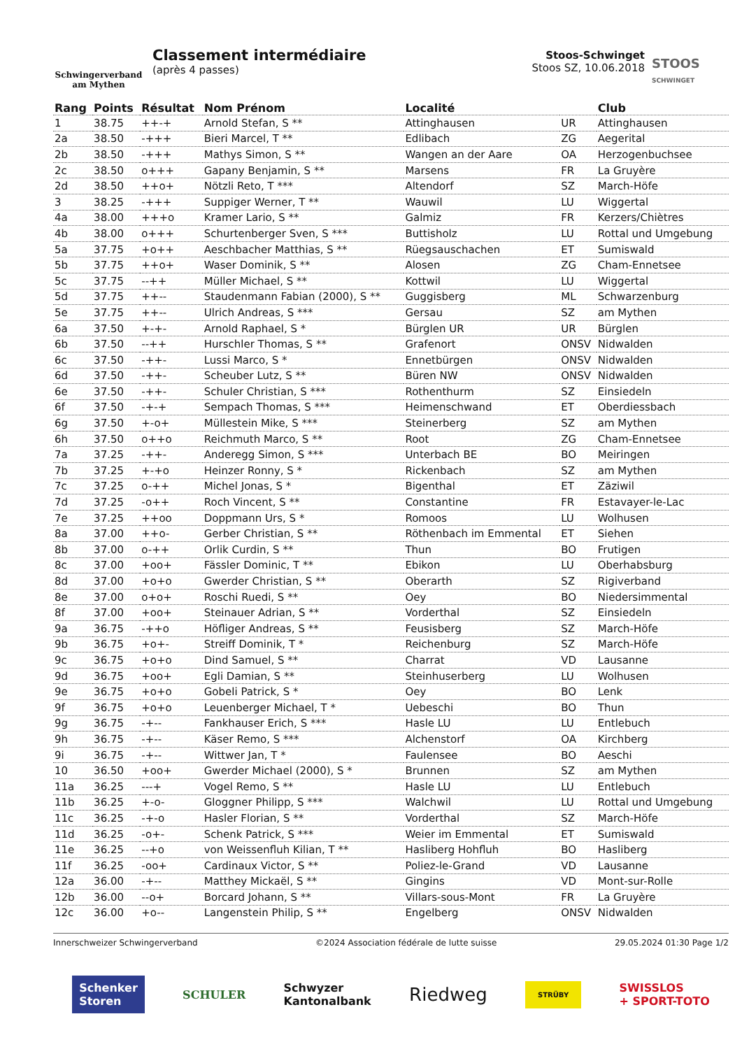Schwingerverband
am Mythen
Classement intermédiaire
(après 4 passes)
Stoos-Schwinget
Stoos SZ, 10.06.2018
STOOS
SCHWINGET
| Rang | Points | Résultat | Nom Prénom | Localité | | Club |
| --- | --- | --- | --- | --- | --- | --- |
| 1 | 38.75 | ++-+ | Arnold Stefan, S ** | Attinghausen | UR | Attinghausen |
| 2a | 38.50 | -+++ | Bieri Marcel, T ** | Edlibach | ZG | Aegerital |
| 2b | 38.50 | -+++ | Mathys Simon, S ** | Wangen an der Aare | OA | Herzogenbuchsee |
| 2c | 38.50 | o+++ | Gapany Benjamin, S ** | Marsens | FR | La Gruyère |
| 2d | 38.50 | ++o+ | Nötzli Reto, T *** | Altendorf | SZ | March-Höfe |
| 3 | 38.25 | -+++ | Suppiger Werner, T ** | Wauwil | LU | Wiggertal |
| 4a | 38.00 | +++o | Kramer Lario, S ** | Galmiz | FR | Kerzers/Chiètres |
| 4b | 38.00 | o+++ | Schurtenberger Sven, S *** | Buttisholz | LU | Rottal und Umgebung |
| 5a | 37.75 | +o++ | Aeschbacher Matthias, S ** | Rüegsauschachen | ET | Sumiswald |
| 5b | 37.75 | ++o+ | Waser Dominik, S ** | Alosen | ZG | Cham-Ennetsee |
| 5c | 37.75 | --++ | Müller Michael, S ** | Kottwil | LU | Wiggertal |
| 5d | 37.75 | ++-- | Staudenmann Fabian (2000), S ** | Guggisberg | ML | Schwarzenburg |
| 5e | 37.75 | ++-- | Ulrich Andreas, S *** | Gersau | SZ | am Mythen |
| 6a | 37.50 | +-+- | Arnold Raphael, S * | Bürglen UR | UR | Bürglen |
| 6b | 37.50 | --++ | Hurschler Thomas, S ** | Grafenort | ONSV | Nidwalden |
| 6c | 37.50 | -++- | Lussi Marco, S * | Ennetbürgen | ONSV | Nidwalden |
| 6d | 37.50 | -++- | Scheuber Lutz, S ** | Büren NW | ONSV | Nidwalden |
| 6e | 37.50 | -++- | Schuler Christian, S *** | Rothenthurm | SZ | Einsiedeln |
| 6f | 37.50 | -+-+ | Sempach Thomas, S *** | Heimenschwand | ET | Oberdiessbach |
| 6g | 37.50 | +-o+ | Müllestein Mike, S *** | Steinerberg | SZ | am Mythen |
| 6h | 37.50 | o++o | Reichmuth Marco, S ** | Root | ZG | Cham-Ennetsee |
| 7a | 37.25 | -++- | Anderegg Simon, S *** | Unterbach BE | BO | Meiringen |
| 7b | 37.25 | +-+o | Heinzer Ronny, S * | Rickenbach | SZ | am Mythen |
| 7c | 37.25 | o-++ | Michel Jonas, S * | Bigenthal | ET | Zäziwil |
| 7d | 37.25 | -o++ | Roch Vincent, S ** | Constantine | FR | Estavayer-le-Lac |
| 7e | 37.25 | ++oo | Doppmann Urs, S * | Romoos | LU | Wolhusen |
| 8a | 37.00 | ++o- | Gerber Christian, S ** | Röthenbach im Emmental | ET | Siehen |
| 8b | 37.00 | o-++ | Orlik Curdin, S ** | Thun | BO | Frutigen |
| 8c | 37.00 | +oo+ | Fässler Dominic, T ** | Ebikon | LU | Oberhabsburg |
| 8d | 37.00 | +o+o | Gwerder Christian, S ** | Oberarth | SZ | Rigiverband |
| 8e | 37.00 | o+o+ | Roschi Ruedi, S ** | Oey | BO | Niedersimmental |
| 8f | 37.00 | +oo+ | Steinauer Adrian, S ** | Vorderthal | SZ | Einsiedeln |
| 9a | 36.75 | -++o | Höfliger Andreas, S ** | Feusisberg | SZ | March-Höfe |
| 9b | 36.75 | +o+- | Streiff Dominik, T * | Reichenburg | SZ | March-Höfe |
| 9c | 36.75 | +o+o | Dind Samuel, S ** | Charrat | VD | Lausanne |
| 9d | 36.75 | +oo+ | Egli Damian, S ** | Steinhuserberg | LU | Wolhusen |
| 9e | 36.75 | +o+o | Gobeli Patrick, S * | Oey | BO | Lenk |
| 9f | 36.75 | +o+o | Leuenberger Michael, T * | Uebeschi | BO | Thun |
| 9g | 36.75 | -+-- | Fankhauser Erich, S *** | Hasle LU | LU | Entlebuch |
| 9h | 36.75 | -+-- | Käser Remo, S *** | Alchenstorf | OA | Kirchberg |
| 9i | 36.75 | -+-- | Wittwer Jan, T * | Faulensee | BO | Aeschi |
| 10 | 36.50 | +oo+ | Gwerder Michael (2000), S * | Brunnen | SZ | am Mythen |
| 11a | 36.25 | ---+ | Vogel Remo, S ** | Hasle LU | LU | Entlebuch |
| 11b | 36.25 | +-o- | Gloggner Philipp, S *** | Walchwil | LU | Rottal und Umgebung |
| 11c | 36.25 | -+-o | Hasler Florian, S ** | Vorderthal | SZ | March-Höfe |
| 11d | 36.25 | -o+- | Schenk Patrick, S *** | Weier im Emmental | ET | Sumiswald |
| 11e | 36.25 | --+o | von Weissenfluh Kilian, T ** | Hasliberg Hohfluh | BO | Hasliberg |
| 11f | 36.25 | -oo+ | Cardinaux Victor, S ** | Poliez-le-Grand | VD | Lausanne |
| 12a | 36.00 | -+-- | Matthey Mickaël, S ** | Gingins | VD | Mont-sur-Rolle |
| 12b | 36.00 | --o+ | Borcard Johann, S ** | Villars-sous-Mont | FR | La Gruyère |
| 12c | 36.00 | +o-- | Langenstein Philip, S ** | Engelberg | ONSV | Nidwalden |
Innerschweizer Schwingerverband ©2024 Association fédérale de lutte suisse 29.05.2024 01:30 Page 1/2
Schenker
Storen SCHULER Schwyzer
Kantonalbank Riedweg STRÜBY SWISSLOS
+ SPORT-TOTO